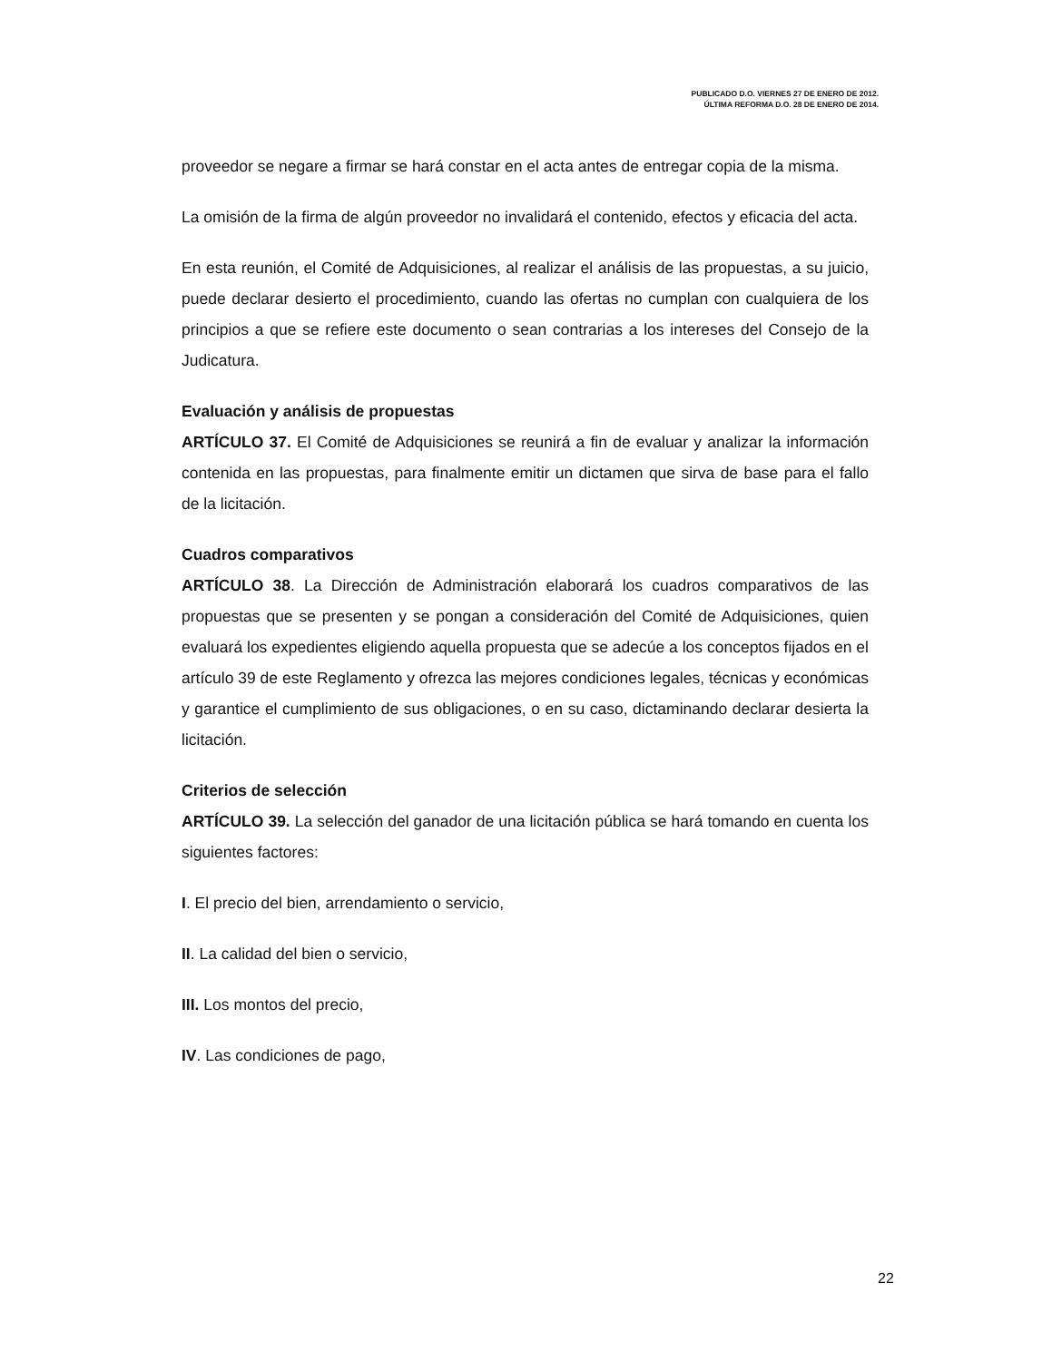PUBLICADO D.O. VIERNES 27 DE ENERO DE 2012.
ÚLTIMA REFORMA D.O. 28 DE ENERO DE 2014.
proveedor se negare a firmar se hará constar en el acta antes de entregar copia de la misma.
La omisión de la firma de algún proveedor no invalidará el contenido, efectos y eficacia del acta.
En esta reunión, el Comité de Adquisiciones, al realizar el análisis de las propuestas, a su juicio, puede declarar desierto el procedimiento, cuando las ofertas no cumplan con cualquiera de los principios a que se refiere este documento o sean contrarias a los intereses del Consejo de la Judicatura.
Evaluación y análisis de propuestas
ARTÍCULO 37. El Comité de Adquisiciones se reunirá a fin de evaluar y analizar la información contenida en las propuestas, para finalmente emitir un dictamen que sirva de base para el fallo de la licitación.
Cuadros comparativos
ARTÍCULO 38. La Dirección de Administración elaborará los cuadros comparativos de las propuestas que se presenten y se pongan a consideración del Comité de Adquisiciones, quien evaluará los expedientes eligiendo aquella propuesta que se adecúe a los conceptos fijados en el artículo 39 de este Reglamento y ofrezca las mejores condiciones legales, técnicas y económicas y garantice el cumplimiento de sus obligaciones, o en su caso, dictaminando declarar desierta la licitación.
Criterios de selección
ARTÍCULO 39. La selección del ganador de una licitación pública se hará tomando en cuenta los siguientes factores:
I. El precio del bien, arrendamiento o servicio,
II. La calidad del bien o servicio,
III. Los montos del precio,
IV. Las condiciones de pago,
22